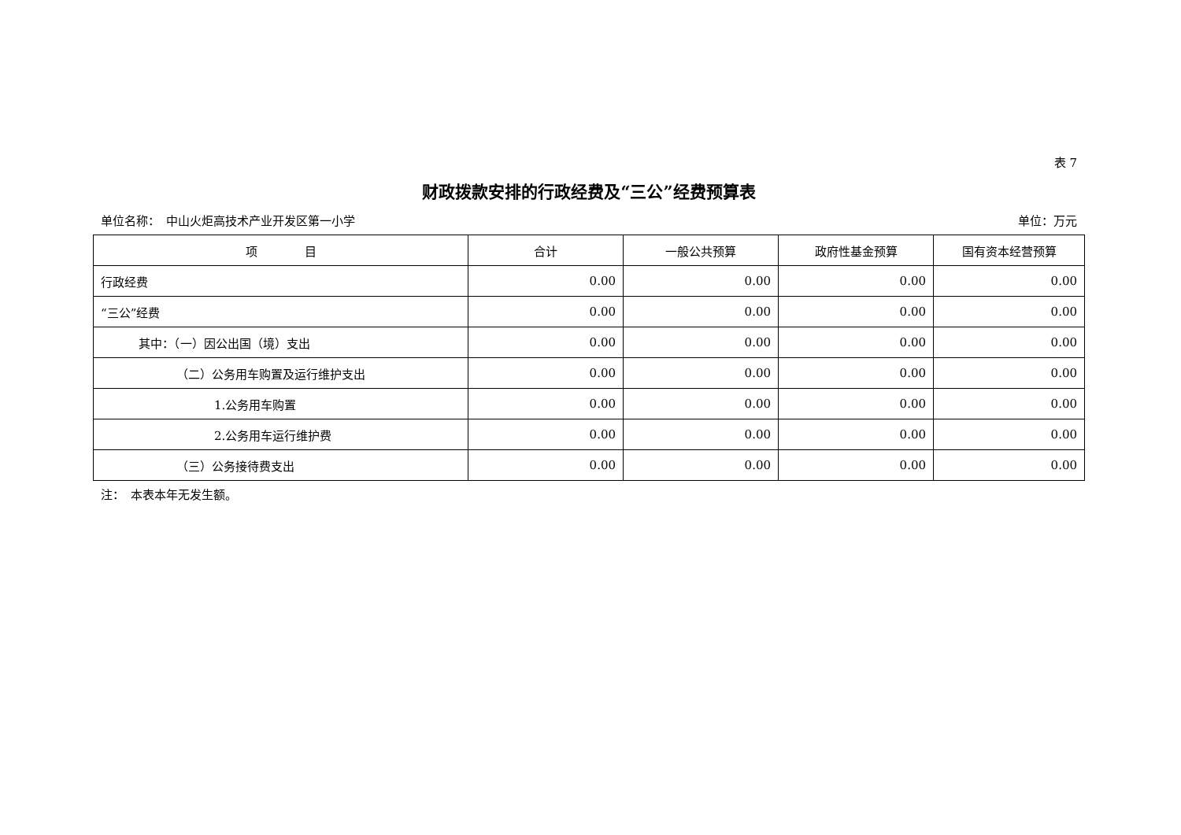表 7
财政拨款安排的行政经费及“三公”经费预算表
单位名称：　中山火炬高技术产业开发区第一小学 单位：万元
| 项 目 | 合计 | 一般公共预算 | 政府性基金预算 | 国有资本经营预算 |
| --- | --- | --- | --- | --- |
| 行政经费 | 0.00 | 0.00 | 0.00 | 0.00 |
| “三公”经费 | 0.00 | 0.00 | 0.00 | 0.00 |
| 其中：（一）因公出国（境）支出 | 0.00 | 0.00 | 0.00 | 0.00 |
| （二）公务用车购置及运行维护支出 | 0.00 | 0.00 | 0.00 | 0.00 |
| 1.公务用车购置 | 0.00 | 0.00 | 0.00 | 0.00 |
| 2.公务用车运行维护费 | 0.00 | 0.00 | 0.00 | 0.00 |
| （三）公务接待费支出 | 0.00 | 0.00 | 0.00 | 0.00 |
注：　本表本年无发生额。